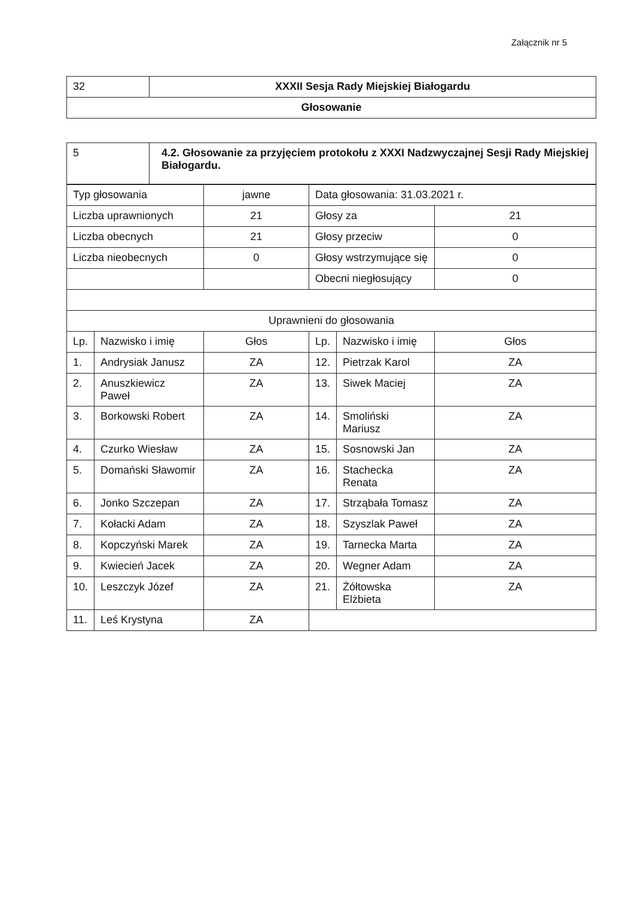Załącznik nr 5
| 32 | XXXII Sesja Rady Miejskiej Białogardu |
| Głosowanie | |
| 5 | 4.2. Głosowanie za przyjęciem protokołu z XXXI Nadzwyczajnej Sesji Rady Miejskiej Białogardu. |
| Typ głosowania | | jawne | Data głosowania: 31.03.2021 r. | | |
| Liczba uprawnionych | | 21 | Głosy za | | 21 |
| Liczba obecnych | | 21 | Głosy przeciw | | 0 |
| Liczba nieobecnych | | 0 | Głosy wstrzymujące się | | 0 |
| | | | Obecni niegłosujący | | 0 |
| Uprawnieni do głosowania | | | | | |
| Lp. | Nazwisko i imię | Głos | Lp. | Nazwisko i imię | Głos |
| 1. | Andrysiak Janusz | ZA | 12. | Pietrzak Karol | ZA |
| 2. | Anuszkiewicz Paweł | ZA | 13. | Siwek Maciej | ZA |
| 3. | Borkowski Robert | ZA | 14. | Smoliński Mariusz | ZA |
| 4. | Czurko Wiesław | ZA | 15. | Sosnowski Jan | ZA |
| 5. | Domański Sławomir | ZA | 16. | Stachecka Renata | ZA |
| 6. | Jonko Szczepan | ZA | 17. | Strząbała Tomasz | ZA |
| 7. | Kołacki Adam | ZA | 18. | Szyszlak Paweł | ZA |
| 8. | Kopczyński Marek | ZA | 19. | Tarnecka Marta | ZA |
| 9. | Kwiecień Jacek | ZA | 20. | Wegner Adam | ZA |
| 10. | Leszczyk Józef | ZA | 21. | Żółtowska Elżbieta | ZA |
| 11. | Leś Krystyna | ZA | | | |